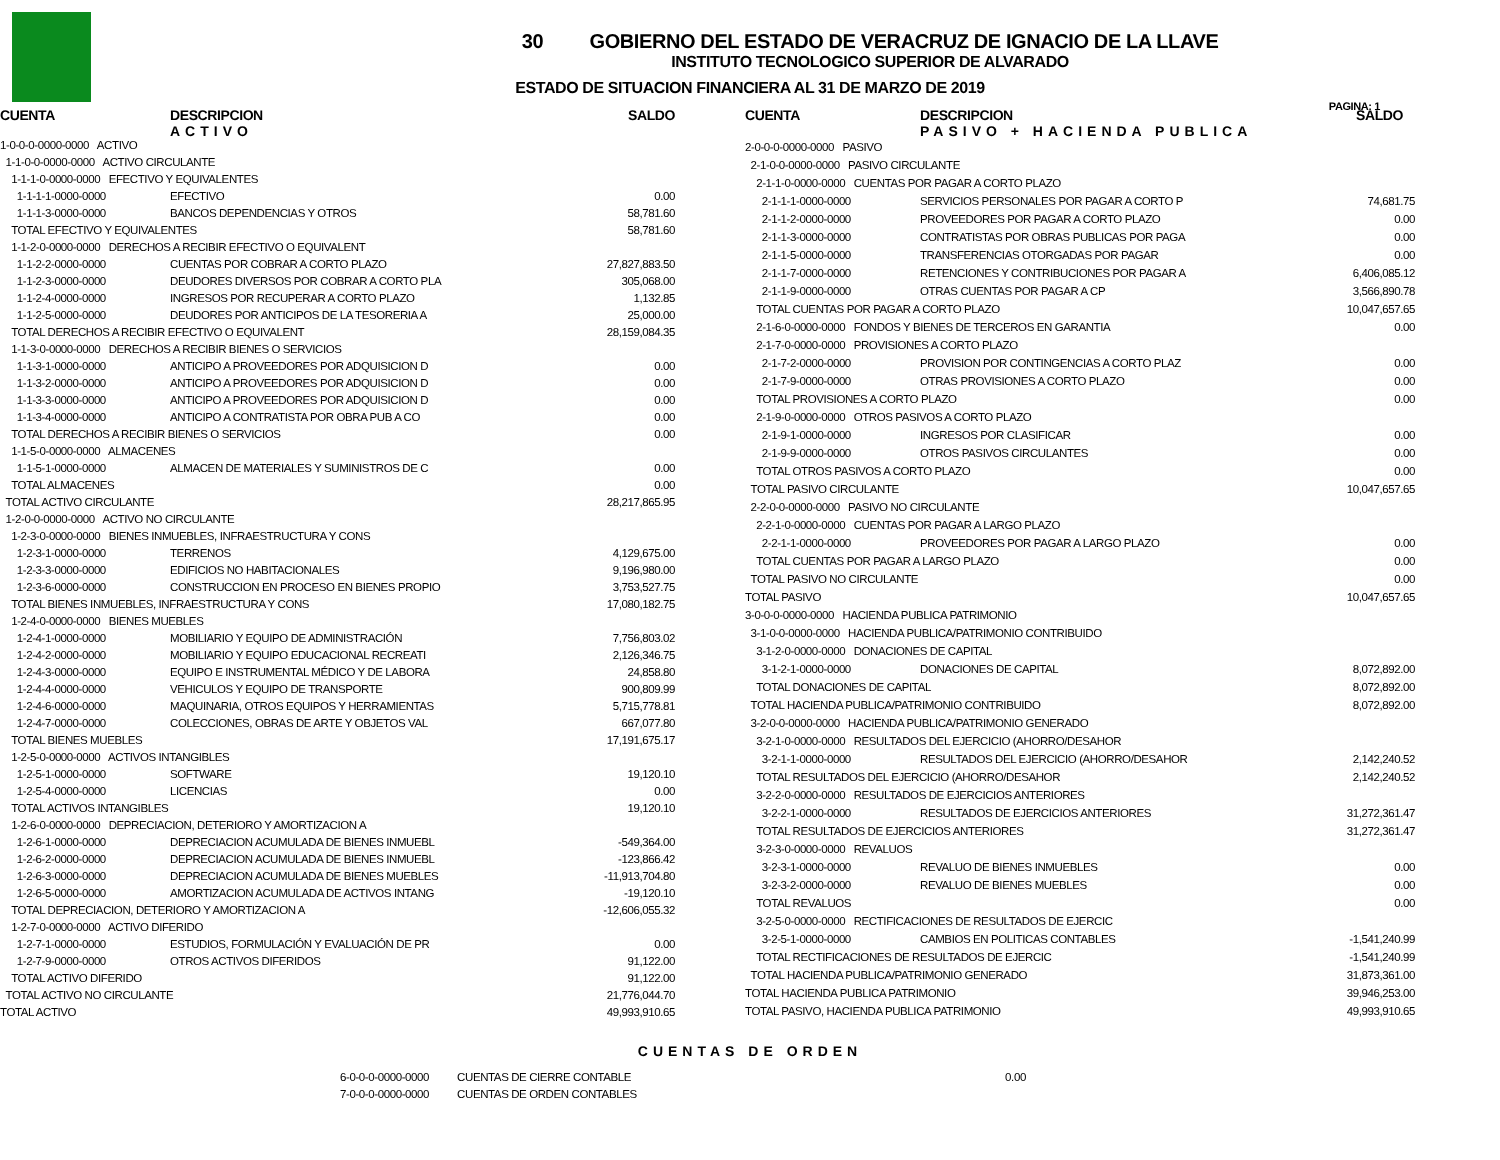PAGINA: 1
30 GOBIERNO DEL ESTADO DE VERACRUZ DE IGNACIO DE LA LLAVE
INSTITUTO TECNOLOGICO SUPERIOR DE ALVARADO
ESTADO DE SITUACION FINANCIERA AL 31 DE MARZO DE 2019
| CUENTA | DESCRIPCION ACTIVO | SALDO |
| --- | --- | --- |
| 1-0-0-0-0000-0000 ACTIVO | | |
| 1-1-0-0-0000-0000 ACTIVO CIRCULANTE | | |
| 1-1-1-0-0000-0000 EFECTIVO Y EQUIVALENTES | | |
| 1-1-1-1-0000-0000 | EFECTIVO | 0.00 |
| 1-1-1-3-0000-0000 | BANCOS DEPENDENCIAS Y OTROS | 58,781.60 |
| TOTAL EFECTIVO Y EQUIVALENTES | | 58,781.60 |
| 1-1-2-0-0000-0000 DERECHOS A RECIBIR EFECTIVO O EQUIVALENT | | |
| 1-1-2-2-0000-0000 | CUENTAS POR COBRAR A CORTO PLAZO | 27,827,883.50 |
| 1-1-2-3-0000-0000 | DEUDORES DIVERSOS POR COBRAR A CORTO PLA | 305,068.00 |
| 1-1-2-4-0000-0000 | INGRESOS POR RECUPERAR A CORTO PLAZO | 1,132.85 |
| 1-1-2-5-0000-0000 | DEUDORES POR ANTICIPOS DE LA TESORERIA A | 25,000.00 |
| TOTAL DERECHOS A RECIBIR EFECTIVO O EQUIVALENT | | 28,159,084.35 |
| 1-1-3-0-0000-0000 DERECHOS A RECIBIR BIENES O SERVICIOS | | |
| 1-1-3-1-0000-0000 | ANTICIPO A PROVEEDORES POR ADQUISICION D | 0.00 |
| 1-1-3-2-0000-0000 | ANTICIPO A PROVEEDORES POR ADQUISICION D | 0.00 |
| 1-1-3-3-0000-0000 | ANTICIPO A PROVEEDORES POR ADQUISICION D | 0.00 |
| 1-1-3-4-0000-0000 | ANTICIPO A CONTRATISTA POR OBRA PUB A CO | 0.00 |
| TOTAL DERECHOS A RECIBIR BIENES O SERVICIOS | | 0.00 |
| 1-1-5-0-0000-0000 ALMACENES | | |
| 1-1-5-1-0000-0000 | ALMACEN DE MATERIALES Y SUMINISTROS DE C | 0.00 |
| TOTAL ALMACENES | | 0.00 |
| TOTAL ACTIVO CIRCULANTE | | 28,217,865.95 |
| 1-2-0-0-0000-0000 ACTIVO NO CIRCULANTE | | |
| 1-2-3-0-0000-0000 BIENES INMUEBLES, INFRAESTRUCTURA Y CONS | | |
| 1-2-3-1-0000-0000 | TERRENOS | 4,129,675.00 |
| 1-2-3-3-0000-0000 | EDIFICIOS NO HABITACIONALES | 9,196,980.00 |
| 1-2-3-6-0000-0000 | CONSTRUCCION EN PROCESO EN BIENES PROPIO | 3,753,527.75 |
| TOTAL BIENES INMUEBLES, INFRAESTRUCTURA Y CONS | | 17,080,182.75 |
| 1-2-4-0-0000-0000 BIENES MUEBLES | | |
| 1-2-4-1-0000-0000 | MOBILIARIO Y EQUIPO DE ADMINISTRACIÓN | 7,756,803.02 |
| 1-2-4-2-0000-0000 | MOBILIARIO Y EQUIPO EDUCACIONAL RECREATI | 2,126,346.75 |
| 1-2-4-3-0000-0000 | EQUIPO E INSTRUMENTAL MÉDICO Y DE LABORA | 24,858.80 |
| 1-2-4-4-0000-0000 | VEHICULOS Y EQUIPO DE TRANSPORTE | 900,809.99 |
| 1-2-4-6-0000-0000 | MAQUINARIA, OTROS EQUIPOS Y HERRAMIENTAS | 5,715,778.81 |
| 1-2-4-7-0000-0000 | COLECCIONES, OBRAS DE ARTE Y OBJETOS VAL | 667,077.80 |
| TOTAL BIENES MUEBLES | | 17,191,675.17 |
| 1-2-5-0-0000-0000 ACTIVOS INTANGIBLES | | |
| 1-2-5-1-0000-0000 | SOFTWARE | 19,120.10 |
| 1-2-5-4-0000-0000 | LICENCIAS | 0.00 |
| TOTAL ACTIVOS INTANGIBLES | | 19,120.10 |
| 1-2-6-0-0000-0000 DEPRECIACION, DETERIORO Y AMORTIZACION A | | |
| 1-2-6-1-0000-0000 | DEPRECIACION ACUMULADA DE BIENES INMUEBL | -549,364.00 |
| 1-2-6-2-0000-0000 | DEPRECIACION ACUMULADA DE BIENES INMUEBL | -123,866.42 |
| 1-2-6-3-0000-0000 | DEPRECIACION ACUMULADA DE BIENES MUEBLES | -11,913,704.80 |
| 1-2-6-5-0000-0000 | AMORTIZACION ACUMULADA DE ACTIVOS INTANG | -19,120.10 |
| TOTAL DEPRECIACION, DETERIORO Y AMORTIZACION A | | -12,606,055.32 |
| 1-2-7-0-0000-0000 ACTIVO DIFERIDO | | |
| 1-2-7-1-0000-0000 | ESTUDIOS, FORMULACIÓN Y EVALUACIÓN DE PR | 0.00 |
| 1-2-7-9-0000-0000 | OTROS ACTIVOS DIFERIDOS | 91,122.00 |
| TOTAL ACTIVO DIFERIDO | | 91,122.00 |
| TOTAL ACTIVO NO CIRCULANTE | | 21,776,044.70 |
| TOTAL ACTIVO | | 49,993,910.65 |
| CUENTA | DESCRIPCION PASIVO + HACIENDA PUBLICA | SALDO |
| --- | --- | --- |
| 2-0-0-0-0000-0000 PASIVO | | |
| 2-1-0-0-0000-0000 PASIVO CIRCULANTE | | |
| 2-1-1-0-0000-0000 CUENTAS POR PAGAR A CORTO PLAZO | | |
| 2-1-1-1-0000-0000 | SERVICIOS PERSONALES POR PAGAR A CORTO P | 74,681.75 |
| 2-1-1-2-0000-0000 | PROVEEDORES POR PAGAR A CORTO PLAZO | 0.00 |
| 2-1-1-3-0000-0000 | CONTRATISTAS POR OBRAS PUBLICAS POR PAGA | 0.00 |
| 2-1-1-5-0000-0000 | TRANSFERENCIAS OTORGADAS POR PAGAR | 0.00 |
| 2-1-1-7-0000-0000 | RETENCIONES Y CONTRIBUCIONES POR PAGAR A | 6,406,085.12 |
| 2-1-1-9-0000-0000 | OTRAS CUENTAS POR PAGAR A CP | 3,566,890.78 |
| TOTAL CUENTAS POR PAGAR A CORTO PLAZO | | 10,047,657.65 |
| 2-1-6-0-0000-0000 FONDOS Y BIENES DE TERCEROS EN GARANTIA | | 0.00 |
| 2-1-7-0-0000-0000 PROVISIONES A CORTO PLAZO | | |
| 2-1-7-2-0000-0000 | PROVISION POR CONTINGENCIAS A CORTO PLAZ | 0.00 |
| 2-1-7-9-0000-0000 | OTRAS PROVISIONES A CORTO PLAZO | 0.00 |
| TOTAL PROVISIONES A CORTO PLAZO | | 0.00 |
| 2-1-9-0-0000-0000 OTROS PASIVOS A CORTO PLAZO | | |
| 2-1-9-1-0000-0000 | INGRESOS POR CLASIFICAR | 0.00 |
| 2-1-9-9-0000-0000 | OTROS PASIVOS CIRCULANTES | 0.00 |
| TOTAL OTROS PASIVOS A CORTO PLAZO | | 0.00 |
| TOTAL PASIVO CIRCULANTE | | 10,047,657.65 |
| 2-2-0-0-0000-0000 PASIVO NO CIRCULANTE | | |
| 2-2-1-0-0000-0000 CUENTAS POR PAGAR A LARGO PLAZO | | |
| 2-2-1-1-0000-0000 | PROVEEDORES POR PAGAR A LARGO PLAZO | 0.00 |
| TOTAL CUENTAS POR PAGAR A LARGO PLAZO | | 0.00 |
| TOTAL PASIVO NO CIRCULANTE | | 0.00 |
| TOTAL PASIVO | | 10,047,657.65 |
| 3-0-0-0-0000-0000 HACIENDA PUBLICA PATRIMONIO | | |
| 3-1-0-0-0000-0000 HACIENDA PUBLICA/PATRIMONIO CONTRIBUIDO | | |
| 3-1-2-0-0000-0000 DONACIONES DE CAPITAL | | |
| 3-1-2-1-0000-0000 | DONACIONES DE CAPITAL | 8,072,892.00 |
| TOTAL DONACIONES DE CAPITAL | | 8,072,892.00 |
| TOTAL HACIENDA PUBLICA/PATRIMONIO CONTRIBUIDO | | 8,072,892.00 |
| 3-2-0-0-0000-0000 HACIENDA PUBLICA/PATRIMONIO GENERADO | | |
| 3-2-1-0-0000-0000 RESULTADOS DEL EJERCICIO (AHORRO/DESAHOR | | |
| 3-2-1-1-0000-0000 | RESULTADOS DEL EJERCICIO (AHORRO/DESAHOR | 2,142,240.52 |
| TOTAL RESULTADOS DEL EJERCICIO (AHORRO/DESAHOR | | 2,142,240.52 |
| 3-2-2-0-0000-0000 RESULTADOS DE EJERCICIOS ANTERIORES | | |
| 3-2-2-1-0000-0000 | RESULTADOS DE EJERCICIOS ANTERIORES | 31,272,361.47 |
| TOTAL RESULTADOS DE EJERCICIOS ANTERIORES | | 31,272,361.47 |
| 3-2-3-0-0000-0000 REVALUOS | | |
| 3-2-3-1-0000-0000 | REVALUO DE BIENES INMUEBLES | 0.00 |
| 3-2-3-2-0000-0000 | REVALUO DE BIENES MUEBLES | 0.00 |
| TOTAL REVALUOS | | 0.00 |
| 3-2-5-0-0000-0000 RECTIFICACIONES DE RESULTADOS DE EJERCIC | | |
| 3-2-5-1-0000-0000 | CAMBIOS EN POLITICAS CONTABLES | -1,541,240.99 |
| TOTAL RECTIFICACIONES DE RESULTADOS DE EJERCIC | | -1,541,240.99 |
| TOTAL HACIENDA PUBLICA/PATRIMONIO GENERADO | | 31,873,361.00 |
| TOTAL HACIENDA PUBLICA PATRIMONIO | | 39,946,253.00 |
| TOTAL PASIVO, HACIENDA PUBLICA PATRIMONIO | | 49,993,910.65 |
CUENTAS DE ORDEN
| 6-0-0-0-0000-0000 | CUENTAS DE CIERRE CONTABLE | 0.00 |
| 7-0-0-0-0000-0000 | CUENTAS DE ORDEN CONTABLES | |